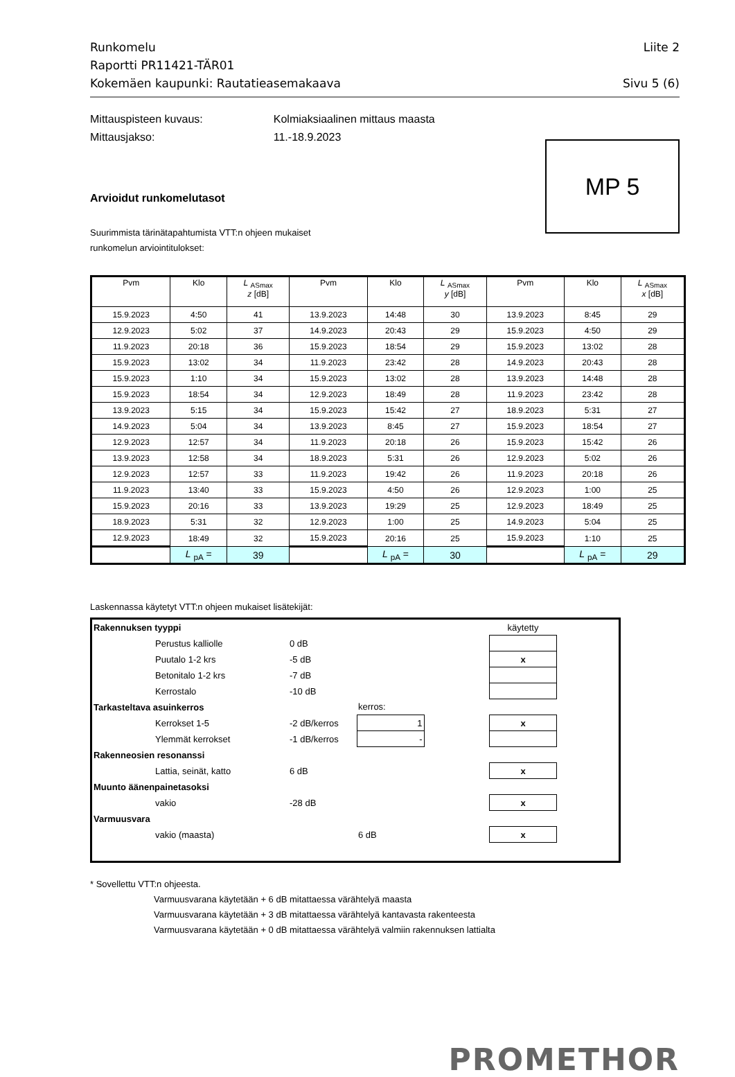Runkomelu
Liite 2
Raportti PR11421-TÄR01
Kokemäen kaupunki: Rautatieasemakaava Sivu 5 (6)
Mittauspisteen kuvaus:
Mittausjakso:
Kolmiaksiaalinen mittaus maasta
11.-18.9.2023
MP 5
Arvioidut runkomelutasot
Suurimmista tärinätapahtumista VTT:n ohjeen mukaiset
runkomelun arviointitulokset:
| Pvm | Klo | L <sub>ASmax</sub> z [dB] | Pvm | Klo | L <sub>ASmax</sub> y [dB] | Pvm | Klo | L <sub>ASmax</sub> x [dB] |
| --- | --- | --- | --- | --- | --- | --- | --- | --- |
| 15.9.2023 | 4:50 | 41 | 13.9.2023 | 14:48 | 30 | 13.9.2023 | 8:45 | 29 |
| 12.9.2023 | 5:02 | 37 | 14.9.2023 | 20:43 | 29 | 15.9.2023 | 4:50 | 29 |
| 11.9.2023 | 20:18 | 36 | 15.9.2023 | 18:54 | 29 | 15.9.2023 | 13:02 | 28 |
| 15.9.2023 | 13:02 | 34 | 11.9.2023 | 23:42 | 28 | 14.9.2023 | 20:43 | 28 |
| 15.9.2023 | 1:10 | 34 | 15.9.2023 | 13:02 | 28 | 13.9.2023 | 14:48 | 28 |
| 15.9.2023 | 18:54 | 34 | 12.9.2023 | 18:49 | 28 | 11.9.2023 | 23:42 | 28 |
| 13.9.2023 | 5:15 | 34 | 15.9.2023 | 15:42 | 27 | 18.9.2023 | 5:31 | 27 |
| 14.9.2023 | 5:04 | 34 | 13.9.2023 | 8:45 | 27 | 15.9.2023 | 18:54 | 27 |
| 12.9.2023 | 12:57 | 34 | 11.9.2023 | 20:18 | 26 | 15.9.2023 | 15:42 | 26 |
| 13.9.2023 | 12:58 | 34 | 18.9.2023 | 5:31 | 26 | 12.9.2023 | 5:02 | 26 |
| 12.9.2023 | 12:57 | 33 | 11.9.2023 | 19:42 | 26 | 11.9.2023 | 20:18 | 26 |
| 11.9.2023 | 13:40 | 33 | 15.9.2023 | 4:50 | 26 | 12.9.2023 | 1:00 | 25 |
| 15.9.2023 | 20:16 | 33 | 13.9.2023 | 19:29 | 25 | 12.9.2023 | 18:49 | 25 |
| 18.9.2023 | 5:31 | 32 | 12.9.2023 | 1:00 | 25 | 14.9.2023 | 5:04 | 25 |
| 12.9.2023 | 18:49 | 32 | 15.9.2023 | 20:16 | 25 | 15.9.2023 | 1:10 | 25 |
| | L <sub>pA</sub> = | 39 | | L <sub>pA</sub> = | 30 | | L <sub>pA</sub> = | 29 |
Laskennassa käytetyt VTT:n ohjeen mukaiset lisätekijät:
| Rakennuksen tyyppi | | | | | käytetty | |
| | Perustus kalliolle | 0 dB | | | | |
| | Puutalo 1-2 krs | -5 dB | | | x | |
| | Betonitalo 1-2 krs | -7 dB | | | | |
| | Kerrostalo | -10 dB | | | | |
| Tarkasteltava asuinkerros | | | kerros: | | | |
| | Kerrokset 1-5 | -2 dB/kerros | 1 | | x | |
| | Ylemmät kerrokset | -1 dB/kerros | - | | | |
| Rakenneosien resonanssi | | | | | | |
| | Lattia, seinät, katto | 6 dB | | | x | |
| Muunto äänenpainetasoksi | | | | | | |
| | vakio | -28 dB | | | x | |
| Varmuusvara | | | | | | |
| | vakio (maasta) | | 6 dB | | x | |
* Sovellettu VTT:n ohjeesta.
Varmuusvarana käytetään + 6 dB mitattaessa värähtelyä maasta
Varmuusvarana käytetään + 3 dB mitattaessa värähtelyä kantavasta rakenteesta
Varmuusvarana käytetään + 0 dB mitattaessa värähtelyä valmiin rakennuksen lattialta
PROMETHOR